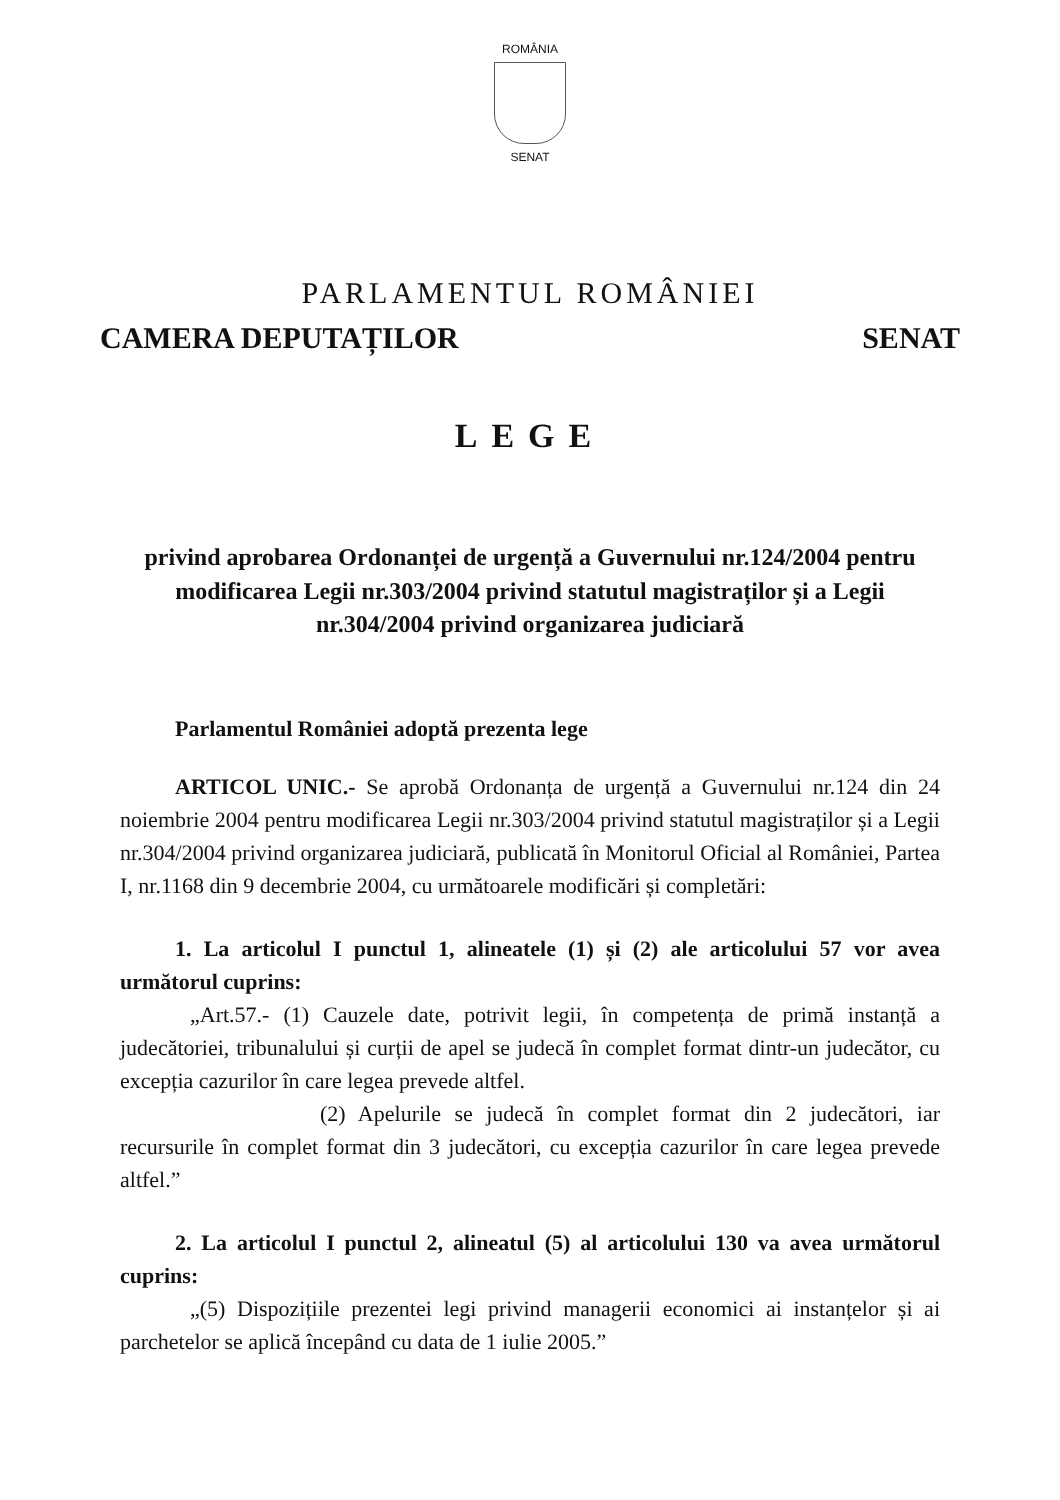ROMÂNIA
SENAT
PARLAMENTUL ROMÂNIEI
CAMERA DEPUTAȚILOR SENAT
LEGE
privind aprobarea Ordonanței de urgență a Guvernului nr.124/2004 pentru modificarea Legii nr.303/2004 privind statutul magistraților și a Legii nr.304/2004 privind organizarea judiciară
Parlamentul României adoptă prezenta lege
ARTICOL UNIC.- Se aprobă Ordonanța de urgență a Guvernului nr.124 din 24 noiembrie 2004 pentru modificarea Legii nr.303/2004 privind statutul magistraților și a Legii nr.304/2004 privind organizarea judiciară, publicată în Monitorul Oficial al României, Partea I, nr.1168 din 9 decembrie 2004, cu următoarele modificări și completări:
1. La articolul I punctul 1, alineatele (1) și (2) ale articolului 57 vor avea următorul cuprins:
„Art.57.- (1) Cauzele date, potrivit legii, în competența de primă instanță a judecătoriei, tribunalului și curții de apel se judecă în complet format dintr-un judecător, cu excepția cazurilor în care legea prevede altfel.
(2) Apelurile se judecă în complet format din 2 judecători, iar recursurile în complet format din 3 judecători, cu excepția cazurilor în care legea prevede altfel.”
2. La articolul I punctul 2, alineatul (5) al articolului 130 va avea următorul cuprins:
„(5) Dispozițiile prezentei legi privind managerii economici ai instanțelor și ai parchetelor se aplică începând cu data de 1 iulie 2005.”